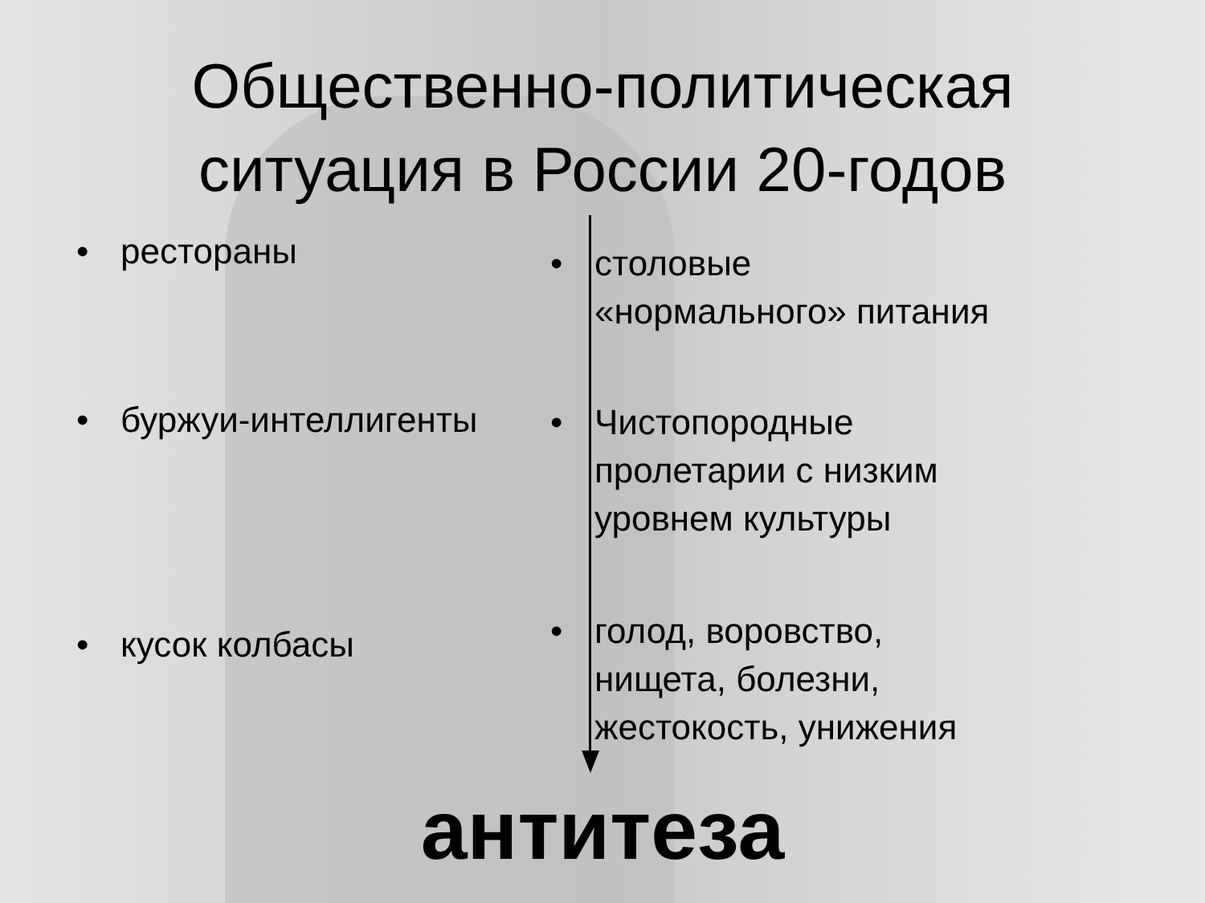Общественно-политическая
ситуация в России 20-годов
• рестораны
• буржуи-интеллигенты
• кусок колбасы
• столовые
«нормального» питания
• Чистопородные
пролетарии с низким
уровнем культуры
• голод, воровство,
нищета, болезни,
жестокость, унижения
антитеза